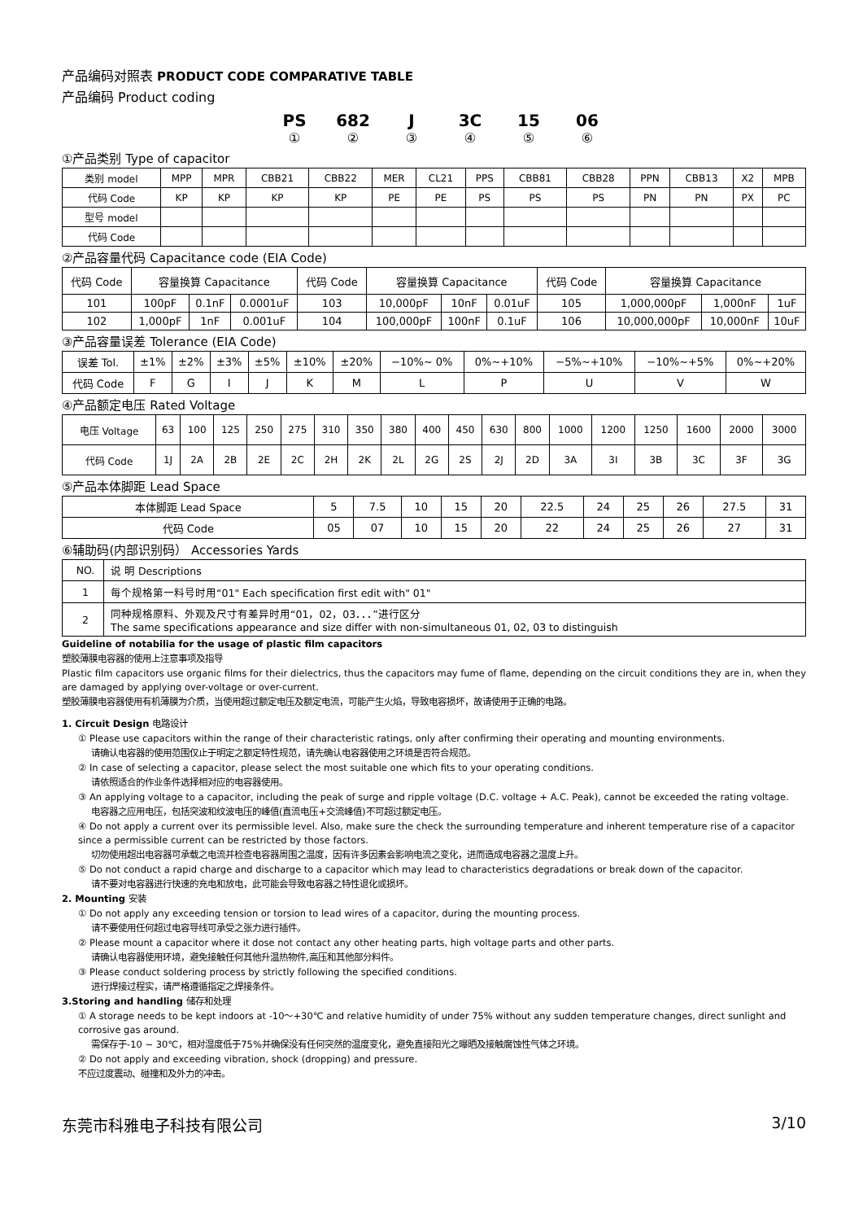产品编码对照表 PRODUCT CODE COMPARATIVE TABLE
产品编码 Product coding
PS 682 J 3C 15 06
① ② ③ ④ ⑤ ⑥
①产品类别 Type of capacitor
| 类别 model | MPP | MPR | CBB21 | CBB22 | MER | CL21 | PPS | CBB81 | CBB28 | PPN | CBB13 | X2 | MPB |
| 代码 Code | KP | KP | KP | KP | PE | PE | PS | PS | PS | PN | PN | PX | PC |
| 型号 model | | | | | | | | | | | | | |
| 代码 Code | | | | | | | | | | | | | |
②产品容量代码 Capacitance code (EIA Code)
| 代码 Code | 容量换算 Capacitance | | | 代码 Code | 容量换算 Capacitance | | | 代码 Code | 容量换算 Capacitance | | |
| 101 | 100pF | 0.1nF | 0.0001uF | 103 | 10,000pF | 10nF | 0.01uF | 105 | 1,000,000pF | 1,000nF | 1uF |
| 102 | 1,000pF | 1nF | 0.001uF | 104 | 100,000pF | 100nF | 0.1uF | 106 | 10,000,000pF | 10,000nF | 10uF |
③产品容量误差 Tolerance (EIA Code)
| 误差 Tol. | ±1% | ±2% | ±3% | ±5% | ±10% | ±20% | −10%~ 0% | 0%~+10% | −5%~+10% | −10%~+5% | 0%~+20% |
| 代码 Code | F | G | I | J | K | M | L | P | U | V | W |
④产品额定电压 Rated Voltage
| 电压 Voltage | 63 | 100 | 125 | 250 | 275 | 310 | 350 | 380 | 400 | 450 | 630 | 800 | 1000 | 1200 | 1250 | 1600 | 2000 | 3000 |
| 代码 Code | 1J | 2A | 2B | 2E | 2C | 2H | 2K | 2L | 2G | 2S | 2J | 2D | 3A | 3I | 3B | 3C | 3F | 3G |
⑤产品本体脚距 Lead Space
| 本体脚距 Lead Space | 5 | 7.5 | 10 | 15 | 20 | 22.5 | 24 | 25 | 26 | 27.5 | 31 |
| 代码 Code | 05 | 07 | 10 | 15 | 20 | 22 | 24 | 25 | 26 | 27 | 31 |
⑥辅助码(内部识别码） Accessories Yards
| NO. | 说 明 Descriptions |
| 1 | 每个规格第一料号时用“01" Each specification first edit with" 01" |
| 2 | 同种规格原料、外观及尺寸有差异时用“01，02，03．．．”进行区分 The same specifications appearance and size differ with non-simultaneous 01, 02, 03 to distinguish |
Guideline of notabilia for the usage of plastic film capacitors
塑胶薄膜电容器的使用上注意事项及指导
Plastic film capacitors use organic films for their dielectrics, thus the capacitors may fume of flame, depending on the circuit conditions they are in, when they are damaged by applying over-voltage or over-current.
塑胶薄膜电容器使用有机薄膜为介质，当使用超过额定电压及额定电流，可能产生火焰，导致电容损坏，故请使用于正确的电路。
1. Circuit Design 电路设计
① Please use capacitors within the range of their characteristic ratings, only after confirming their operating and mounting environments.
请确认电容器的使用范围仅止于明定之额定特性规范，请先确认电容器使用之环境是否符合规范。
② In case of selecting a capacitor, please select the most suitable one which fits to your operating conditions.
请依照适合的作业条件选择相对应的电容器使用。
③ An applying voltage to a capacitor, including the peak of surge and ripple voltage (D.C. voltage + A.C. Peak), cannot be exceeded the rating voltage.
电容器之应用电压，包括突波和纹波电压的峰值(直流电压+交流峰值)不可超过额定电压。
④ Do not apply a current over its permissible level. Also, make sure the check the surrounding temperature and inherent temperature rise of a capacitor since a permissible current can be restricted by those factors.
切勿使用超出电容器可承载之电流并检查电容器周围之温度，因有许多因素会影响电流之变化，进而造成电容器之温度上升。
⑤ Do not conduct a rapid charge and discharge to a capacitor which may lead to characteristics degradations or break down of the capacitor.
请不要对电容器进行快速的充电和放电，此可能会导致电容器之特性退化或损坏。
2. Mounting 安装
① Do not apply any exceeding tension or torsion to lead wires of a capacitor, during the mounting process.
请不要使用任何超过电容导线可承受之张力进行插件。
② Please mount a capacitor where it dose not contact any other heating parts, high voltage parts and other parts.
请确认电容器使用环境，避免接触任何其他升温热物件,高压和其他部分料件。
③ Please conduct soldering process by strictly following the specified conditions.
进行焊接过程实，请严格遵循指定之焊接条件。
3.Storing and handling 储存和处理
① A storage needs to be kept indoors at -10～+30℃ and relative humidity of under 75% without any sudden temperature changes, direct sunlight and corrosive gas around.
需保存于-10 ~ 30℃，相对湿度低于75%并确保没有任何突然的温度变化，避免直接阳光之曝晒及接触腐蚀性气体之环境。
② Do not apply and exceeding vibration, shock (dropping) and pressure.
不应过度震动、碰撞和及外力的冲击。
东莞市科雅电子科技有限公司 3/10